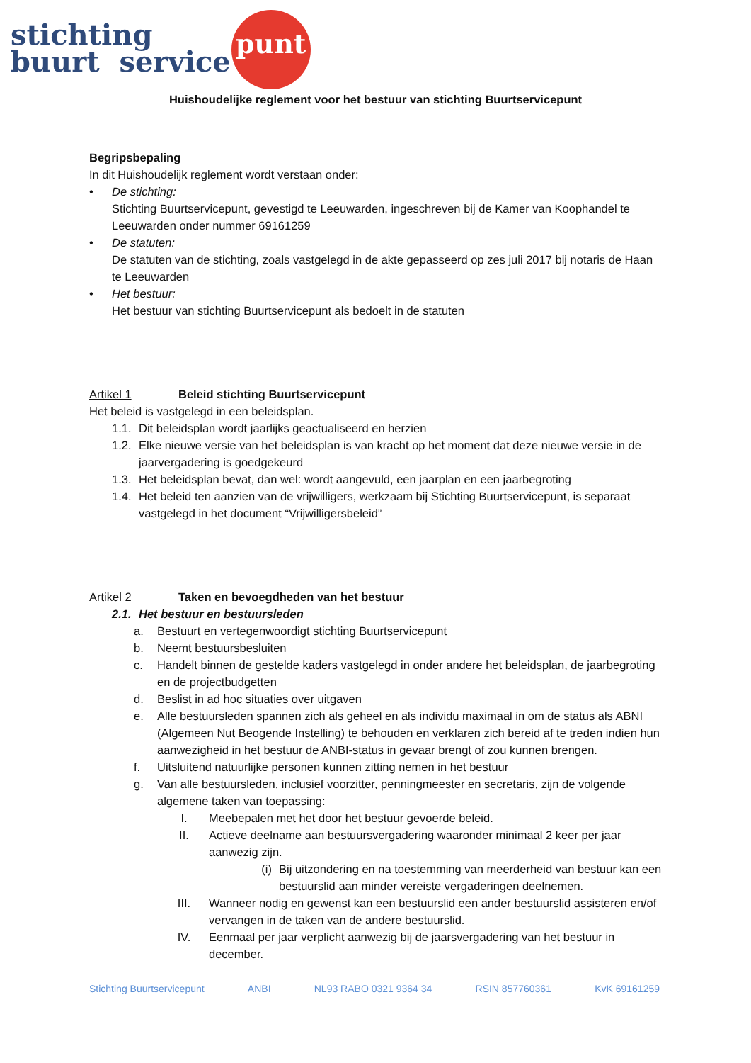stichting
buurt service
punt
Huishoudelijke reglement voor het bestuur van stichting Buurtservicepunt
Begripsbepaling
In dit Huishoudelijk reglement wordt verstaan onder:
• De stichting:
Stichting Buurtservicepunt, gevestigd te Leeuwarden, ingeschreven bij de Kamer van Koophandel te Leeuwarden onder nummer 69161259
• De statuten:
De statuten van de stichting, zoals vastgelegd in de akte gepasseerd op zes juli 2017 bij notaris de Haan te Leeuwarden
• Het bestuur:
Het bestuur van stichting Buurtservicepunt als bedoelt in de statuten
Artikel 1 Beleid stichting Buurtservicepunt
Het beleid is vastgelegd in een beleidsplan.
1.1.
Dit beleidsplan wordt jaarlijks geactualiseerd en herzien
1.2.
Elke nieuwe versie van het beleidsplan is van kracht op het moment dat deze nieuwe versie in de jaarvergadering is goedgekeurd
1.3.
Het beleidsplan bevat, dan wel: wordt aangevuld, een jaarplan en een jaarbegroting
1.4.
Het beleid ten aanzien van de vrijwilligers, werkzaam bij Stichting Buurtservicepunt, is separaat vastgelegd in het document “Vrijwilligersbeleid”
Artikel 2 Taken en bevoegdheden van het bestuur
2.1. Het bestuur en bestuursleden
a. Bestuurt en vertegenwoordigt stichting Buurtservicepunt
b. Neemt bestuursbesluiten
c. Handelt binnen de gestelde kaders vastgelegd in onder andere het beleidsplan, de jaarbegroting en de projectbudgetten
d. Beslist in ad hoc situaties over uitgaven
e. Alle bestuursleden spannen zich als geheel en als individu maximaal in om de status als ABNI (Algemeen Nut Beogende Instelling) te behouden en verklaren zich bereid af te treden indien hun aanwezigheid in het bestuur de ANBI-status in gevaar brengt of zou kunnen brengen.
f. Uitsluitend natuurlijke personen kunnen zitting nemen in het bestuur
g. Van alle bestuursleden, inclusief voorzitter, penningmeester en secretaris, zijn de volgende algemene taken van toepassing:
I. Meebepalen met het door het bestuur gevoerde beleid.
II. Actieve deelname aan bestuursvergadering waaronder minimaal 2 keer per jaar aanwezig zijn.
(i) Bij uitzondering en na toestemming van meerderheid van bestuur kan een bestuurslid aan minder vereiste vergaderingen deelnemen.
III.
Wanneer nodig en gewenst kan een bestuurslid een ander bestuurslid assisteren en/of vervangen in de taken van de andere bestuurslid.
IV. Eenmaal per jaar verplicht aanwezig bij de jaarsvergadering van het bestuur in december.
Stichting Buurtservicepunt ANBI NL93 RABO 0321 9364 34 RSIN 857760361 KvK 69161259